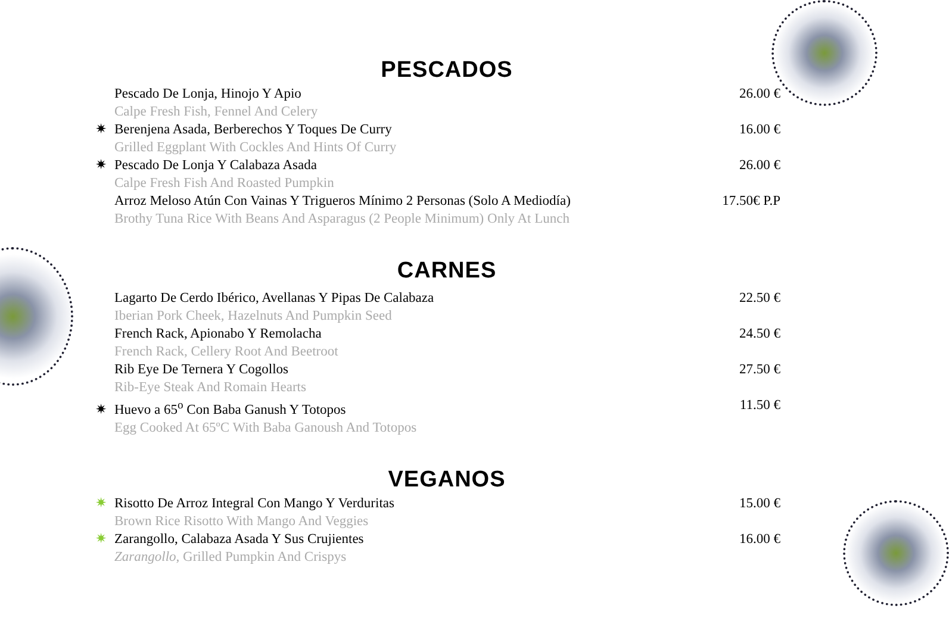PESCADOS
Pescado De Lonja, Hinojo Y Apio
Calpe Fresh Fish, Fennel And Celery
26.00 €
✷ Berenjena Asada, Berberechos Y Toques De Curry
Grilled Eggplant With Cockles And Hints Of Curry
16.00 €
✷ Pescado De Lonja Y Calabaza Asada
Calpe Fresh Fish And Roasted Pumpkin
26.00 €
Arroz Meloso Atún Con Vainas Y Trigueros Mínimo 2 Personas (Solo A Mediodía)
Brothy Tuna Rice With Beans And Asparagus (2 People Minimum) Only At Lunch
17.50€ P.P
CARNES
Lagarto De Cerdo Ibérico, Avellanas Y Pipas De Calabaza
Iberian Pork Cheek, Hazelnuts And Pumpkin Seed
22.50 €
French Rack, Apionabo Y Remolacha
French Rack, Cellery Root And Beetroot
24.50 €
Rib Eye De Ternera Y Cogollos
Rib-Eye Steak And Romain Hearts
27.50 €
✷ Huevo a 65<sup>o</sup> Con Baba Ganush Y Totopos
Egg Cooked At 65ºC With Baba Ganoush And Totopos
11.50 €
VEGANOS
✷ Risotto De Arroz Integral Con Mango Y Verduritas
Brown Rice Risotto With Mango And Veggies
15.00 €
✷ Zarangollo, Calabaza Asada Y Sus Crujientes
Zarangollo, Grilled Pumpkin And Crispys
16.00 €